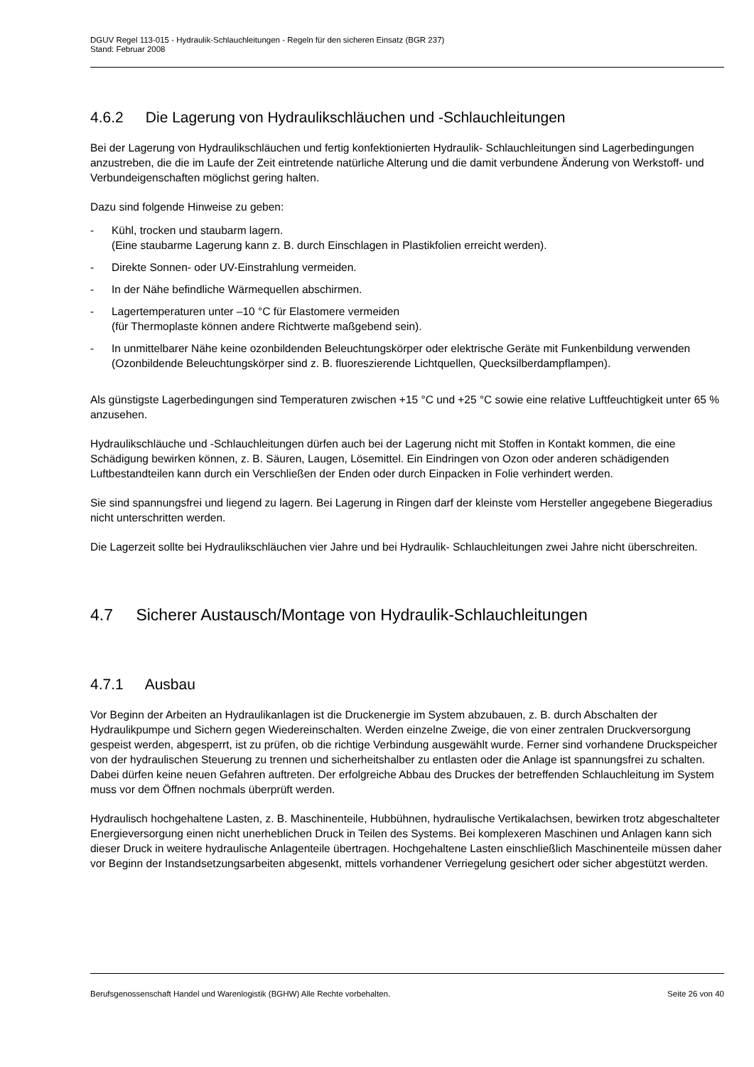DGUV Regel 113-015 - Hydraulik-Schlauchleitungen - Regeln für den sicheren Einsatz (BGR 237)
Stand: Februar 2008
4.6.2 Die Lagerung von Hydraulikschläuchen und -Schlauchleitungen
Bei der Lagerung von Hydraulikschläuchen und fertig konfektionierten Hydraulik- Schlauchleitungen sind Lagerbedingungen anzustreben, die die im Laufe der Zeit eintretende natürliche Alterung und die damit verbundene Änderung von Werkstoff- und Verbundeigenschaften möglichst gering halten.
Dazu sind folgende Hinweise zu geben:
- Kühl, trocken und staubarm lagern.
(Eine staubarme Lagerung kann z. B. durch Einschlagen in Plastikfolien erreicht werden).
- Direkte Sonnen- oder UV-Einstrahlung vermeiden.
- In der Nähe befindliche Wärmequellen abschirmen.
- Lagertemperaturen unter –10 °C für Elastomere vermeiden
(für Thermoplaste können andere Richtwerte maßgebend sein).
- In unmittelbarer Nähe keine ozonbildenden Beleuchtungskörper oder elektrische Geräte mit Funkenbildung verwenden (Ozonbildende Beleuchtungskörper sind z. B. fluoreszierende Lichtquellen, Quecksilberdampflampen).
Als günstigste Lagerbedingungen sind Temperaturen zwischen +15 °C und +25 °C sowie eine relative Luftfeuchtigkeit unter 65 % anzusehen.
Hydraulikschläuche und -Schlauchleitungen dürfen auch bei der Lagerung nicht mit Stoffen in Kontakt kommen, die eine Schädigung bewirken können, z. B. Säuren, Laugen, Lösemittel. Ein Eindringen von Ozon oder anderen schädigenden Luftbestandteilen kann durch ein Verschließen der Enden oder durch Einpacken in Folie verhindert werden.
Sie sind spannungsfrei und liegend zu lagern. Bei Lagerung in Ringen darf der kleinste vom Hersteller angegebene Biegeradius nicht unterschritten werden.
Die Lagerzeit sollte bei Hydraulikschläuchen vier Jahre und bei Hydraulik- Schlauchleitungen zwei Jahre nicht überschreiten.
4.7 Sicherer Austausch/Montage von Hydraulik-Schlauchleitungen
4.7.1 Ausbau
Vor Beginn der Arbeiten an Hydraulikanlagen ist die Druckenergie im System abzubauen, z. B. durch Abschalten der Hydraulikpumpe und Sichern gegen Wiedereinschalten. Werden einzelne Zweige, die von einer zentralen Druckversorgung gespeist werden, abgesperrt, ist zu prüfen, ob die richtige Verbindung ausgewählt wurde. Ferner sind vorhandene Druckspeicher von der hydraulischen Steuerung zu trennen und sicherheitshalber zu entlasten oder die Anlage ist spannungsfrei zu schalten. Dabei dürfen keine neuen Gefahren auftreten. Der erfolgreiche Abbau des Druckes der betreffenden Schlauchleitung im System muss vor dem Öffnen nochmals überprüft werden.
Hydraulisch hochgehaltene Lasten, z. B. Maschinenteile, Hubbühnen, hydraulische Vertikalachsen, bewirken trotz abgeschalteter Energieversorgung einen nicht unerheblichen Druck in Teilen des Systems. Bei komplexeren Maschinen und Anlagen kann sich dieser Druck in weitere hydraulische Anlagenteile übertragen. Hochgehaltene Lasten einschließlich Maschinenteile müssen daher vor Beginn der Instandsetzungsarbeiten abgesenkt, mittels vorhandener Verriegelung gesichert oder sicher abgestützt werden.
Berufsgenossenschaft Handel und Warenlogistik (BGHW) Alle Rechte vorbehalten. Seite 26 von 40